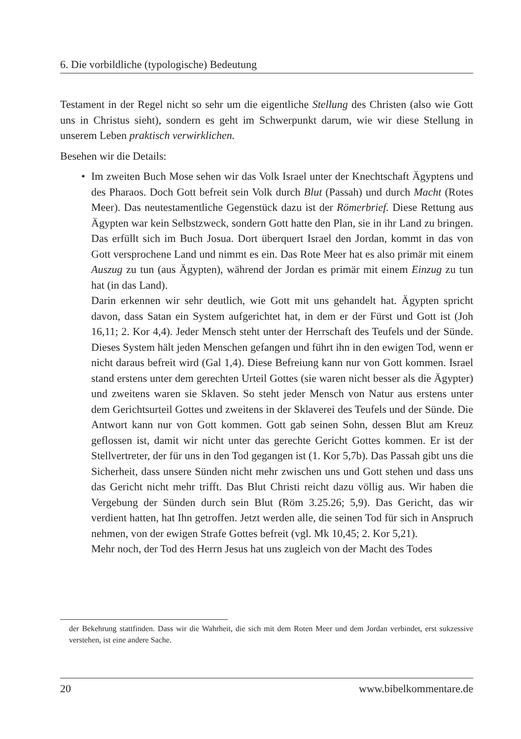6. Die vorbildliche (typologische) Bedeutung
Testament in der Regel nicht so sehr um die eigentliche Stellung des Christen (also wie Gott uns in Christus sieht), sondern es geht im Schwerpunkt darum, wie wir diese Stellung in unserem Leben praktisch verwirklichen.
Besehen wir die Details:
• Im zweiten Buch Mose sehen wir das Volk Israel unter der Knechtschaft Ägyptens und des Pharaos. Doch Gott befreit sein Volk durch Blut (Passah) und durch Macht (Rotes Meer). Das neutestamentliche Gegenstück dazu ist der Römerbrief. Diese Rettung aus Ägypten war kein Selbstzweck, sondern Gott hatte den Plan, sie in ihr Land zu bringen. Das erfüllt sich im Buch Josua. Dort überquert Israel den Jordan, kommt in das von Gott versprochene Land und nimmt es ein. Das Rote Meer hat es also primär mit einem Auszug zu tun (aus Ägypten), während der Jordan es primär mit einem Einzug zu tun hat (in das Land).
Darin erkennen wir sehr deutlich, wie Gott mit uns gehandelt hat. Ägypten spricht davon, dass Satan ein System aufgerichtet hat, in dem er der Fürst und Gott ist (Joh 16,11; 2. Kor 4,4). Jeder Mensch steht unter der Herrschaft des Teufels und der Sünde. Dieses System hält jeden Menschen gefangen und führt ihn in den ewigen Tod, wenn er nicht daraus befreit wird (Gal 1,4). Diese Befreiung kann nur von Gott kommen. Israel stand erstens unter dem gerechten Urteil Gottes (sie waren nicht besser als die Ägypter) und zweitens waren sie Sklaven. So steht jeder Mensch von Natur aus erstens unter dem Gerichtsurteil Gottes und zweitens in der Sklaverei des Teufels und der Sünde. Die Antwort kann nur von Gott kommen. Gott gab seinen Sohn, dessen Blut am Kreuz geflossen ist, damit wir nicht unter das gerechte Gericht Gottes kommen. Er ist der Stellvertreter, der für uns in den Tod gegangen ist (1. Kor 5,7b). Das Passah gibt uns die Sicherheit, dass unsere Sünden nicht mehr zwischen uns und Gott stehen und dass uns das Gericht nicht mehr trifft. Das Blut Christi reicht dazu völlig aus. Wir haben die Vergebung der Sünden durch sein Blut (Röm 3.25.26; 5,9). Das Gericht, das wir verdient hatten, hat Ihn getroffen. Jetzt werden alle, die seinen Tod für sich in Anspruch nehmen, von der ewigen Strafe Gottes befreit (vgl. Mk 10,45; 2. Kor 5,21).
Mehr noch, der Tod des Herrn Jesus hat uns zugleich von der Macht des Todes
der Bekehrung stattfinden. Dass wir die Wahrheit, die sich mit dem Roten Meer und dem Jordan verbindet, erst sukzessive verstehen, ist eine andere Sache.
20 www.bibelkommentare.de